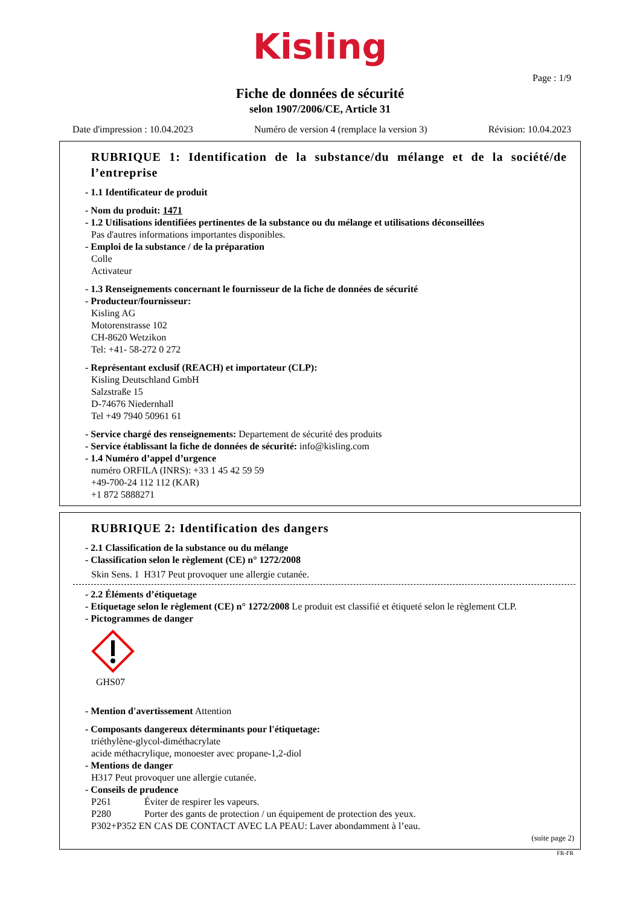Kisling
Page : 1/9
Fiche de données de sécurité
selon 1907/2006/CE, Article 31
Date d'impression : 10.04.2023 Numéro de version 4 (remplace la version 3) Révision: 10.04.2023
RUBRIQUE 1: Identification de la substance/du mélange et de la société/de l’entreprise
- 1.1 Identificateur de produit
- Nom du produit: 1471
- 1.2 Utilisations identifiées pertinentes de la substance ou du mélange et utilisations déconseillées
Pas d'autres informations importantes disponibles.
- Emploi de la substance / de la préparation
Colle
Activateur
- 1.3 Renseignements concernant le fournisseur de la fiche de données de sécurité
- Producteur/fournisseur:
Kisling AG
Motorenstrasse 102
CH-8620 Wetzikon
Tel: +41- 58-272 0 272
- Représentant exclusif (REACH) et importateur (CLP):
Kisling Deutschland GmbH
Salzstraße 15
D-74676 Niedernhall
Tel +49 7940 50961 61
- Service chargé des renseignements: Departement de sécurité des produits
- Service établissant la fiche de données de sécurité: info@kisling.com
- 1.4 Numéro d’appel d’urgence
numéro ORFILA (INRS): +33 1 45 42 59 59
+49-700-24 112 112 (KAR)
+1 872 5888271
RUBRIQUE 2: Identification des dangers
- 2.1 Classification de la substance ou du mélange
- Classification selon le règlement (CE) n° 1272/2008
Skin Sens. 1 H317 Peut provoquer une allergie cutanée.
- 2.2 Éléments d’étiquetage
- Etiquetage selon le règlement (CE) n° 1272/2008 Le produit est classifié et étiqueté selon le règlement CLP.
- Pictogrammes de danger
GHS07
- Mention d'avertissement Attention
- Composants dangereux déterminants pour l'étiquetage:
triéthylène-glycol-diméthacrylate
acide méthacrylique, monoester avec propane-1,2-diol
- Mentions de danger
H317 Peut provoquer une allergie cutanée.
- Conseils de prudence
P261 Éviter de respirer les vapeurs.
P280 Porter des gants de protection / un équipement de protection des yeux.
P302+P352 EN CAS DE CONTACT AVEC LA PEAU: Laver abondamment à l’eau.
(suite page 2)
FR-FR